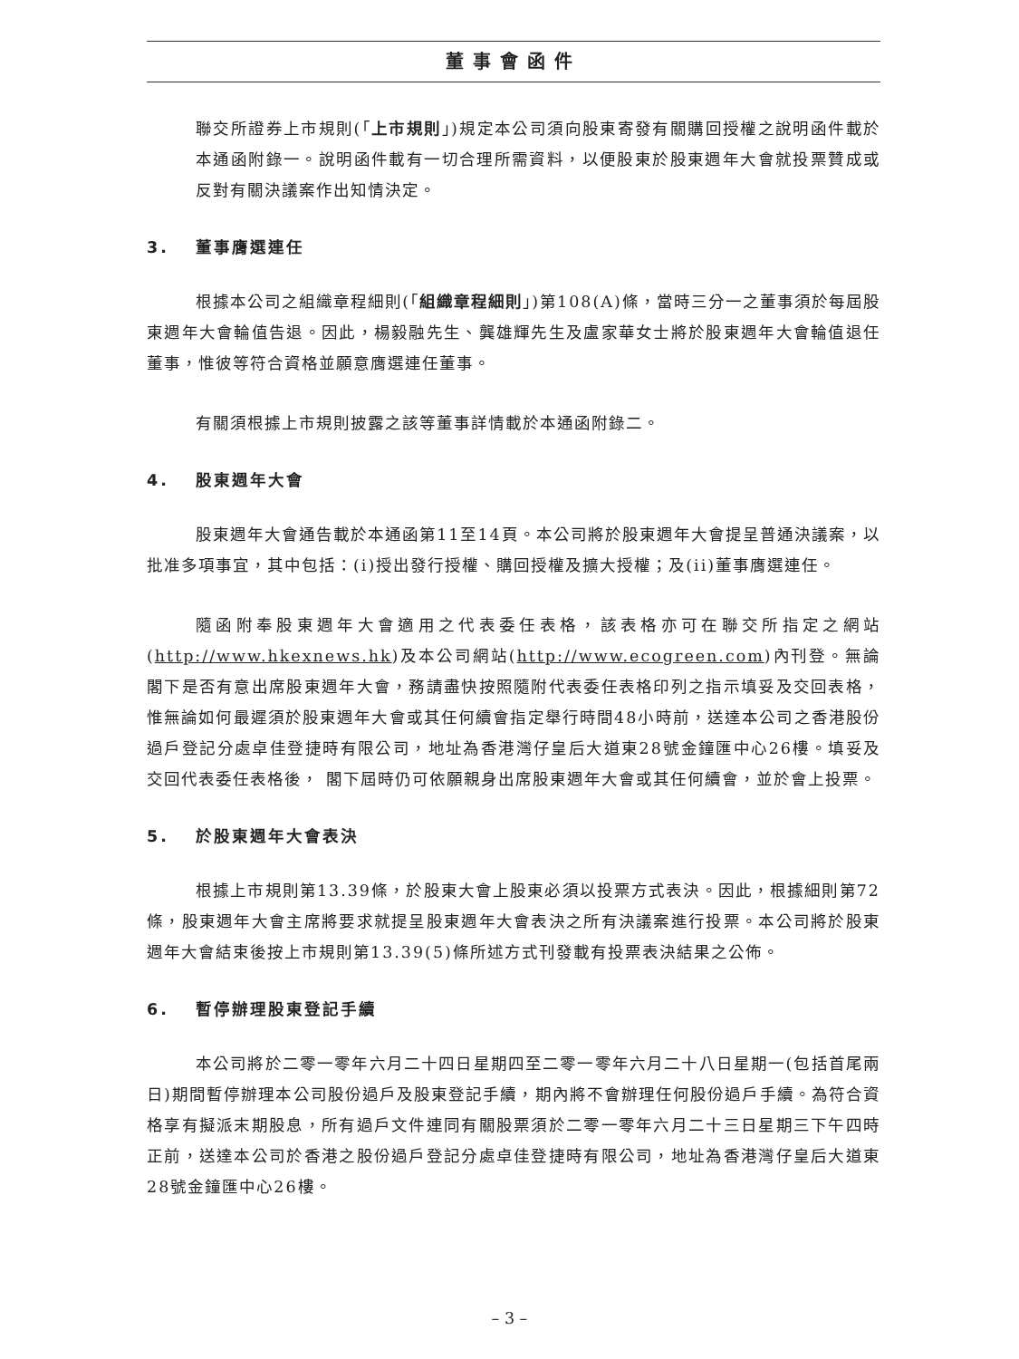董事會函件
聯交所證券上市規則(「上市規則」)規定本公司須向股東寄發有關購回授權之說明函件載於本通函附錄一。說明函件載有一切合理所需資料，以便股東於股東週年大會就投票贊成或反對有關決議案作出知情決定。
3. 董事膺選連任
根據本公司之組織章程細則(「組織章程細則」)第108(A)條，當時三分一之董事須於每屆股東週年大會輪值告退。因此，楊毅融先生、龔雄輝先生及盧家華女士將於股東週年大會輪值退任董事，惟彼等符合資格並願意膺選連任董事。
有關須根據上市規則披露之該等董事詳情載於本通函附錄二。
4. 股東週年大會
股東週年大會通告載於本通函第11至14頁。本公司將於股東週年大會提呈普通決議案，以批准多項事宜，其中包括：(i)授出發行授權、購回授權及擴大授權；及(ii)董事膺選連任。
隨函附奉股東週年大會適用之代表委任表格，該表格亦可在聯交所指定之網站(http://www.hkexnews.hk)及本公司網站(http://www.ecogreen.com)內刊登。無論 閣下是否有意出席股東週年大會，務請盡快按照隨附代表委任表格印列之指示填妥及交回表格，惟無論如何最遲須於股東週年大會或其任何續會指定舉行時間48小時前，送達本公司之香港股份過戶登記分處卓佳登捷時有限公司，地址為香港灣仔皇后大道東28號金鐘匯中心26樓。填妥及交回代表委任表格後， 閣下屆時仍可依願親身出席股東週年大會或其任何續會，並於會上投票。
5. 於股東週年大會表決
根據上市規則第13.39條，於股東大會上股東必須以投票方式表決。因此，根據細則第72條，股東週年大會主席將要求就提呈股東週年大會表決之所有決議案進行投票。本公司將於股東週年大會結束後按上市規則第13.39(5)條所述方式刊發載有投票表決結果之公佈。
6. 暫停辦理股東登記手續
本公司將於二零一零年六月二十四日星期四至二零一零年六月二十八日星期一(包括首尾兩日)期間暫停辦理本公司股份過戶及股東登記手續，期內將不會辦理任何股份過戶手續。為符合資格享有擬派末期股息，所有過戶文件連同有關股票須於二零一零年六月二十三日星期三下午四時正前，送達本公司於香港之股份過戶登記分處卓佳登捷時有限公司，地址為香港灣仔皇后大道東28號金鐘匯中心26樓。
– 3 –